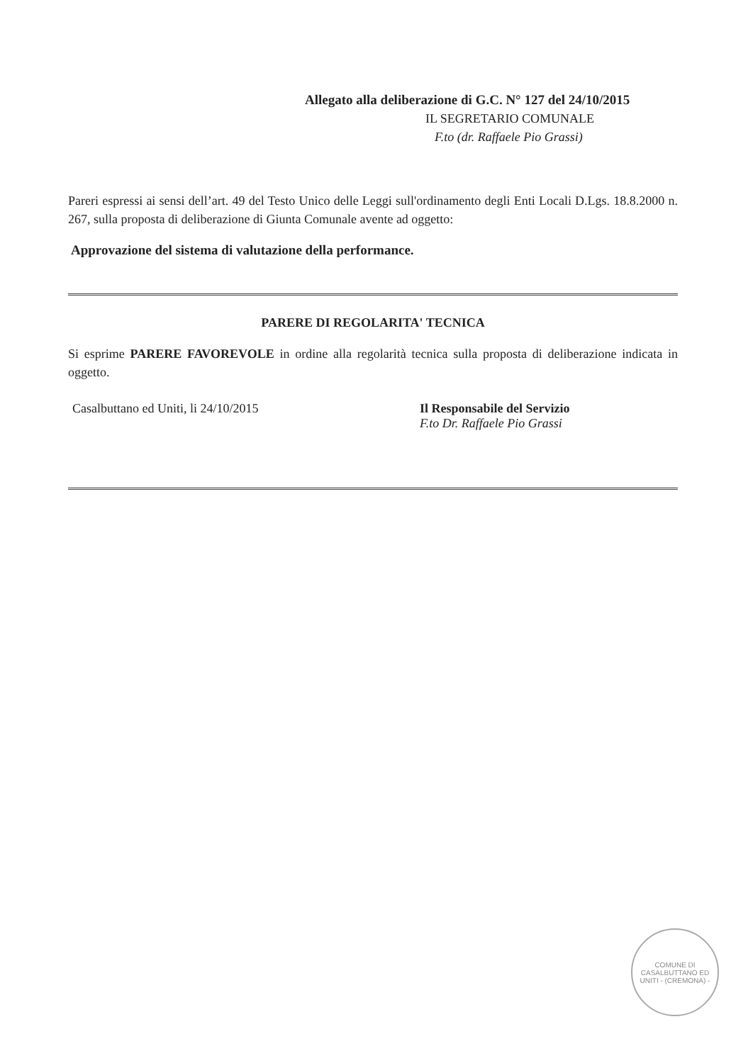Allegato alla deliberazione di G.C. N° 127 del 24/10/2015
IL SEGRETARIO COMUNALE
F.to (dr. Raffaele Pio Grassi)
Pareri espressi ai sensi dell’art. 49 del Testo Unico delle Leggi sull'ordinamento degli Enti Locali D.Lgs. 18.8.2000 n. 267, sulla proposta di deliberazione di Giunta Comunale avente ad oggetto:
Approvazione del sistema di valutazione della performance.
PARERE DI REGOLARITA' TECNICA
Si esprime PARERE FAVOREVOLE in ordine alla regolarità tecnica sulla proposta di deliberazione indicata in oggetto.
Casalbuttano ed Uniti, li 24/10/2015 Il Responsabile del Servizio
F.to Dr. Raffaele Pio Grassi
COMUNE DI CASALBUTTANO ED UNITI - (CREMONA) -